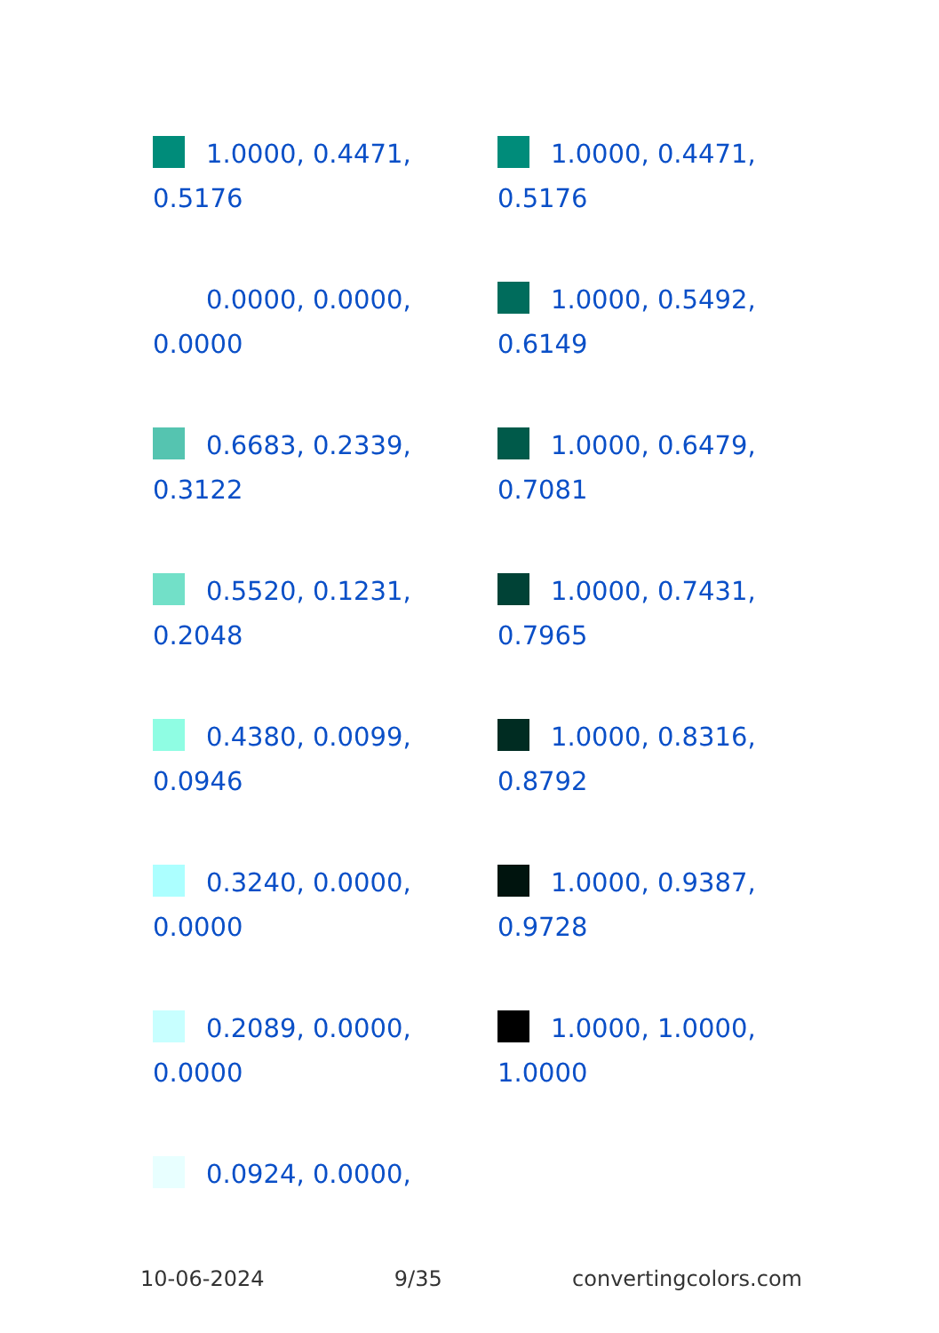1.0000, 0.4471,
0.5176
1.0000, 0.4471,
0.5176
0.0000, 0.0000,
0.0000
1.0000, 0.5492,
0.6149
0.6683, 0.2339,
0.3122
1.0000, 0.6479,
0.7081
0.5520, 0.1231,
0.2048
1.0000, 0.7431,
0.7965
0.4380, 0.0099,
0.0946
1.0000, 0.8316,
0.8792
0.3240, 0.0000,
0.0000
1.0000, 0.9387,
0.9728
0.2089, 0.0000,
0.0000
1.0000, 1.0000,
1.0000
0.0924, 0.0000,
10-06-2024 9/35 convertingcolors.com